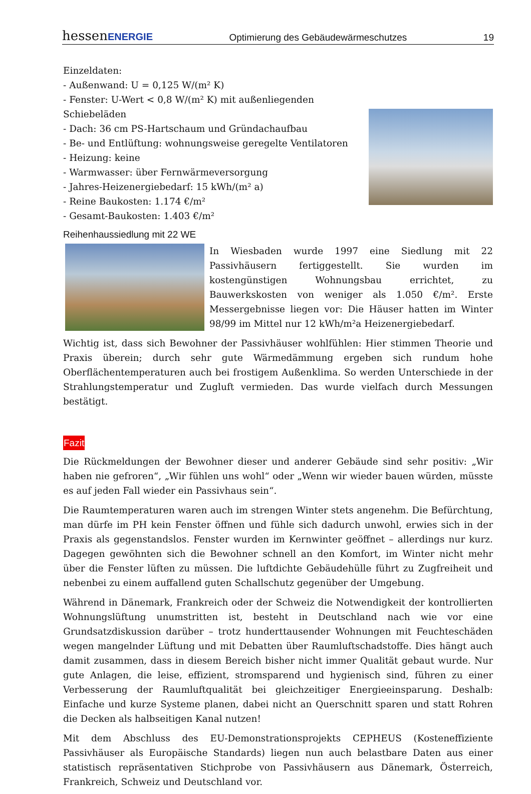hessenENERGIE Optimierung des Gebäudewärmeschutzes 19
Einzeldaten:
- Außenwand: U = 0,125 W/(m² K)
- Fenster: U-Wert < 0,8 W/(m² K) mit außenliegenden Schiebeläden
- Dach: 36 cm PS-Hartschaum und Gründachaufbau
- Be- und Entlüftung: wohnungsweise geregelte Ventilatoren
- Heizung: keine
- Warmwasser: über Fernwärmeversorgung
- Jahres-Heizenergiebedarf: 15 kWh/(m² a)
- Reine Baukosten: 1.174 €/m²
- Gesamt-Baukosten: 1.403 €/m²
Reihenhaussiedlung mit 22 WE
In Wiesbaden wurde 1997 eine Siedlung mit 22 Passivhäusern fertiggestellt. Sie wurden im kostengünstigen Wohnungsbau errichtet, zu Bauwerkskosten von weniger als 1.050 €/m². Erste Messergebnisse liegen vor: Die Häuser hatten im Winter 98/99 im Mittel nur 12 kWh/m²a Heizenergiebedarf.
Wichtig ist, dass sich Bewohner der Passivhäuser wohlfühlen: Hier stimmen Theorie und Praxis überein; durch sehr gute Wärmedämmung ergeben sich rundum hohe Oberflächentemperaturen auch bei frostigem Außenklima. So werden Unterschiede in der Strahlungstemperatur und Zugluft vermieden. Das wurde vielfach durch Messungen bestätigt.
Fazit
Die Rückmeldungen der Bewohner dieser und anderer Gebäude sind sehr positiv: „Wir haben nie gefroren“, „Wir fühlen uns wohl“ oder „Wenn wir wieder bauen würden, müsste es auf jeden Fall wieder ein Passivhaus sein“.
Die Raumtemperaturen waren auch im strengen Winter stets angenehm. Die Befürchtung, man dürfe im PH kein Fenster öffnen und fühle sich dadurch unwohl, erwies sich in der Praxis als gegenstandslos. Fenster wurden im Kernwinter geöffnet – allerdings nur kurz. Dagegen gewöhnten sich die Bewohner schnell an den Komfort, im Winter nicht mehr über die Fenster lüften zu müssen. Die luftdichte Gebäudehülle führt zu Zugfreiheit und nebenbei zu einem auffallend guten Schallschutz gegenüber der Umgebung.
Während in Dänemark, Frankreich oder der Schweiz die Notwendigkeit der kontrollierten Wohnungslüftung unumstritten ist, besteht in Deutschland nach wie vor eine Grundsatzdiskussion darüber – trotz hunderttausender Wohnungen mit Feuchteschäden wegen mangelnder Lüftung und mit Debatten über Raumluftschadstoffe. Dies hängt auch damit zusammen, dass in diesem Bereich bisher nicht immer Qualität gebaut wurde. Nur gute Anlagen, die leise, effizient, stromsparend und hygienisch sind, führen zu einer Verbesserung der Raumluftqualität bei gleichzeitiger Energieeinsparung. Deshalb: Einfache und kurze Systeme planen, dabei nicht an Querschnitt sparen und statt Rohren die Decken als halbseitigen Kanal nutzen!
Mit dem Abschluss des EU-Demonstrationsprojekts CEPHEUS (Kosteneffiziente Passivhäuser als Europäische Standards) liegen nun auch belastbare Daten aus einer statistisch repräsentativen Stichprobe von Passivhäusern aus Dänemark, Österreich, Frankreich, Schweiz und Deutschland vor.